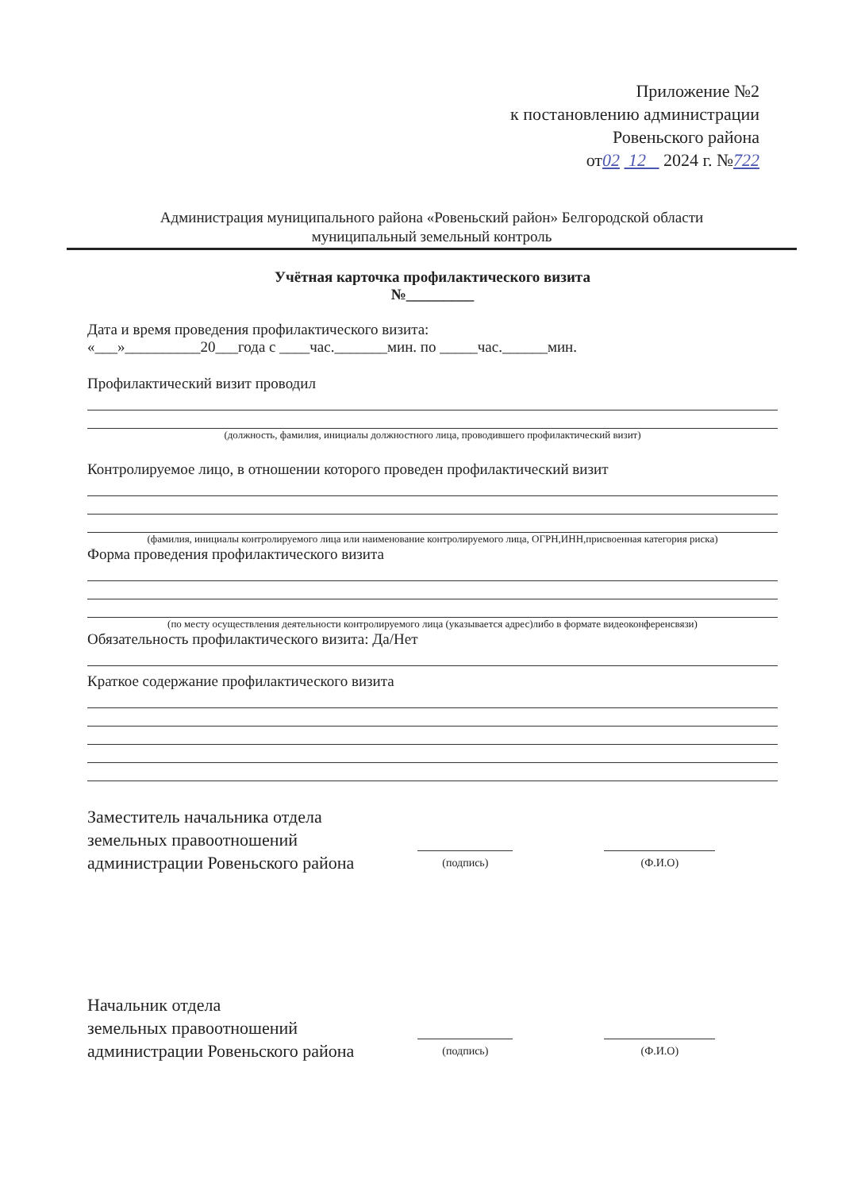Приложение №2
к постановлению администрации
Ровеньского района
от02 12 2024 г. №722
Администрация муниципального района «Ровеньский район» Белгородской области
муниципальный земельный контроль
Учётная карточка профилактического визита
№_________
Дата и время проведения профилактического визита:
«___»__________20___года с ____час._______мин. по _____час.______мин.
Профилактический визит проводил
(должность, фамилия, инициалы должностного лица, проводившего профилактический визит)
Контролируемое лицо, в отношении которого проведен профилактический визит
(фамилия, инициалы контролируемого лица или наименование контролируемого лица, ОГРН,ИНН,присвоенная категория риска)
Форма проведения профилактического визита
(по месту осуществления деятельности контролируемого лица (указывается адрес)либо в формате видеоконференсвязи)
Обязательность профилактического визита: Да/Нет
Краткое содержание профилактического визита
Заместитель начальника отдела
земельных правоотношений
администрации Ровеньского района
(подпись)
(Ф.И.О)
Начальник отдела
земельных правоотношений
администрации Ровеньского района
(подпись)
(Ф.И.О)